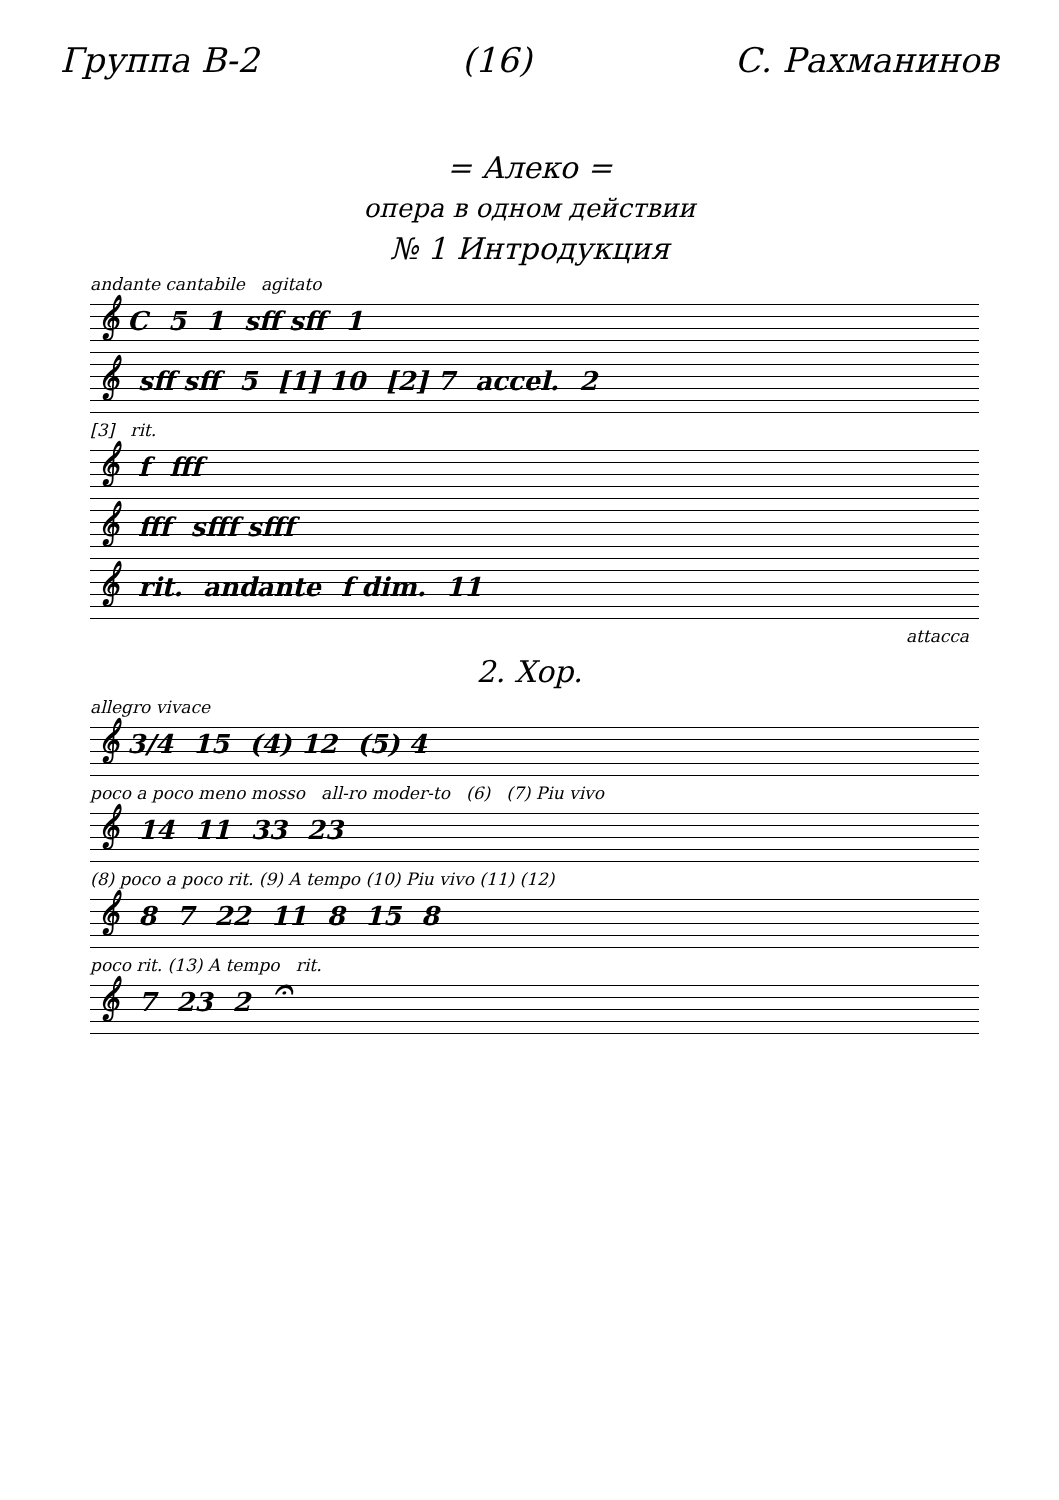Группа В-2 (16) С. Рахманинов
= Алеко =
опера в одном действии
№ 1 Интродукция
andante cantabile agitato
𝄞 C 5 1 sff sff 1
𝄞 sff sff 5 [1] 10 [2] 7 accel. 2
[3] rit.
𝄞 f fff
𝄞 fff sfff sfff
𝄞 rit. andante f dim. 11
attacca
2. Хор.
allegro vivace
𝄞 3/4 15 (4) 12 (5) 4
poco a poco meno mosso all-ro moder-to (6) (7) Piu vivo
𝄞 14 11 33 23
(8) poco a poco rit. (9) A tempo (10) Piu vivo (11) (12)
𝄞 8 7 22 11 8 15 8
poco rit. (13) A tempo rit.
𝄞 7 23 2 𝄐